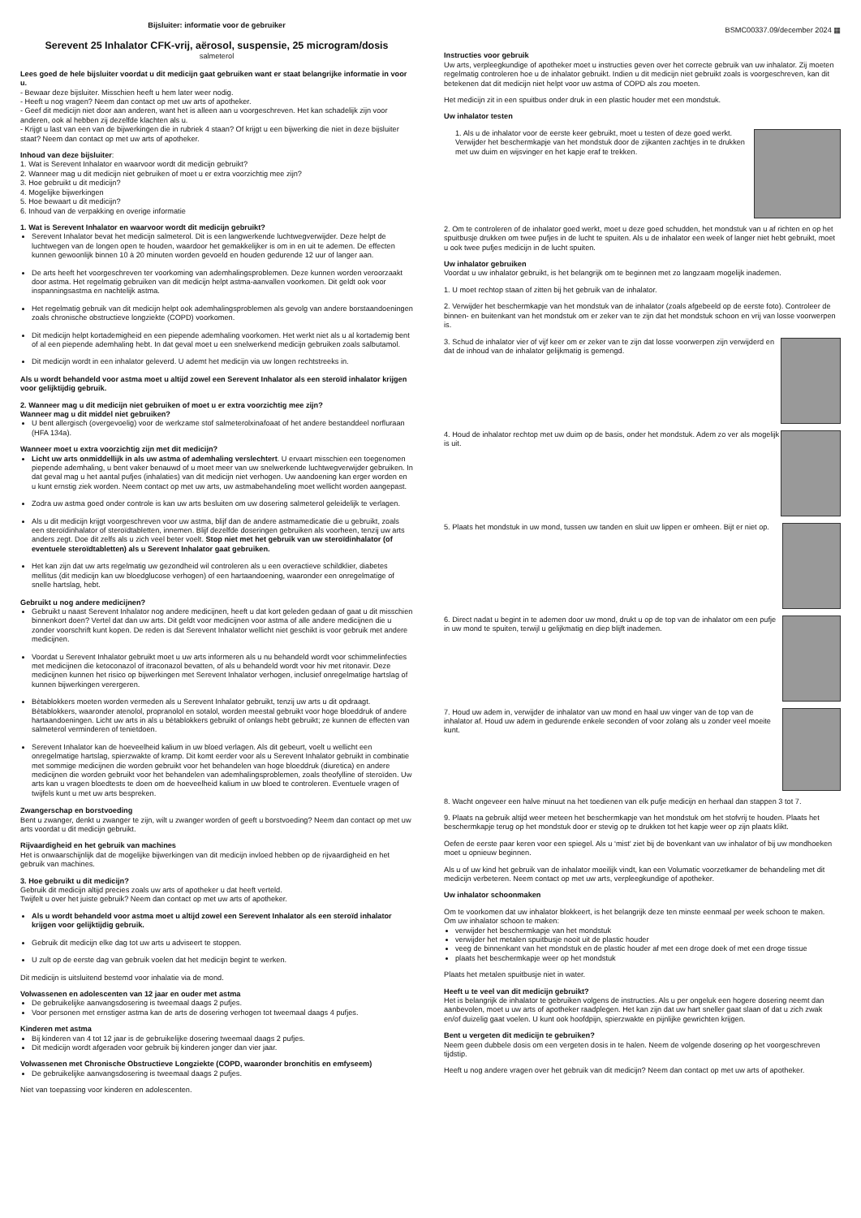Bijsluiter: informatie voor de gebruiker
Serevent 25 Inhalator CFK-vrij, aërosol, suspensie, 25 microgram/dosis
salmeterol
Lees goed de hele bijsluiter voordat u dit medicijn gaat gebruiken want er staat belangrijke informatie in voor u.
- Bewaar deze bijsluiter. Misschien heeft u hem later weer nodig.
- Heeft u nog vragen? Neem dan contact op met uw arts of apotheker.
- Geef dit medicijn niet door aan anderen, want het is alleen aan u voorgeschreven. Het kan schadelijk zijn voor anderen, ook al hebben zij dezelfde klachten als u.
- Krijgt u last van een van de bijwerkingen die in rubriek 4 staan? Of krijgt u een bijwerking die niet in deze bijsluiter staat? Neem dan contact op met uw arts of apotheker.
Inhoud van deze bijsluiter:
1. Wat is Serevent Inhalator en waarvoor wordt dit medicijn gebruikt?
2. Wanneer mag u dit medicijn niet gebruiken of moet u er extra voorzichtig mee zijn?
3. Hoe gebruikt u dit medicijn?
4. Mogelijke bijwerkingen
5. Hoe bewaart u dit medicijn?
6. Inhoud van de verpakking en overige informatie
1. Wat is Serevent Inhalator en waarvoor wordt dit medicijn gebruikt?
Serevent Inhalator bevat het medicijn salmeterol. Dit is een langwerkende luchtwegverwijder. Deze helpt de luchtwegen van de longen open te houden, waardoor het gemakkelijker is om in en uit te ademen. De effecten kunnen gewoonlijk binnen 10 à 20 minuten worden gevoeld en houden gedurende 12 uur of langer aan.
De arts heeft het voorgeschreven ter voorkoming van ademhalingsproblemen. Deze kunnen worden veroorzaakt door astma. Het regelmatig gebruiken van dit medicijn helpt astma-aanvallen voorkomen. Dit geldt ook voor inspanningsastma en nachtelijk astma.
Het regelmatig gebruik van dit medicijn helpt ook ademhalingsproblemen als gevolg van andere borstaandoeningen zoals chronische obstructieve longziekte (COPD) voorkomen.
Dit medicijn helpt kortademigheid en een piepende ademhaling voorkomen. Het werkt niet als u al kortademig bent of al een piepende ademhaling hebt. In dat geval moet u een snelwerkend medicijn gebruiken zoals salbutamol.
Dit medicijn wordt in een inhalator geleverd. U ademt het medicijn via uw longen rechtstreeks in.
Als u wordt behandeld voor astma moet u altijd zowel een Serevent Inhalator als een steroïd inhalator krijgen voor gelijktijdig gebruik.
2. Wanneer mag u dit medicijn niet gebruiken of moet u er extra voorzichtig mee zijn?
Wanneer mag u dit middel niet gebruiken?
U bent allergisch (overgevoelig) voor de werkzame stof salmeterolxinafoaat of het andere bestanddeel norfluraan (HFA 134a).
Wanneer moet u extra voorzichtig zijn met dit medicijn?
Licht uw arts onmiddellijk in als uw astma of ademhaling verslechtert. U ervaart misschien een toegenomen piepende ademhaling, u bent vaker benauwd of u moet meer van uw snelwerkende luchtwegverwijder gebruiken. In dat geval mag u het aantal pufjes (inhalaties) van dit medicijn niet verhogen. Uw aandoening kan erger worden en u kunt ernstig ziek worden. Neem contact op met uw arts, uw astmabehandeling moet wellicht worden aangepast.
Zodra uw astma goed onder controle is kan uw arts besluiten om uw dosering salmeterol geleidelijk te verlagen.
Als u dit medicijn krijgt voorgeschreven voor uw astma, blijf dan de andere astmamedicatie die u gebruikt, zoals een steroïdinhalator of steroïdtabletten, innemen. Blijf dezelfde doseringen gebruiken als voorheen, tenzij uw arts anders zegt. Doe dit zelfs als u zich veel beter voelt. Stop niet met het gebruik van uw steroïdinhalator (of eventuele steroïdtabletten) als u Serevent Inhalator gaat gebruiken.
Het kan zijn dat uw arts regelmatig uw gezondheid wil controleren als u een overactieve schildklier, diabetes mellitus (dit medicijn kan uw bloedglucose verhogen) of een hartaandoening, waaronder een onregelmatige of snelle hartslag, hebt.
Gebruikt u nog andere medicijnen?
Gebruikt u naast Serevent Inhalator nog andere medicijnen, heeft u dat kort geleden gedaan of gaat u dit misschien binnenkort doen? Vertel dat dan uw arts. Dit geldt voor medicijnen voor astma of alle andere medicijnen die u zonder voorschrift kunt kopen. De reden is dat Serevent Inhalator wellicht niet geschikt is voor gebruik met andere medicijnen.
Voordat u Serevent Inhalator gebruikt moet u uw arts informeren als u nu behandeld wordt voor schimmelinfecties met medicijnen die ketoconazol of itraconazol bevatten, of als u behandeld wordt voor hiv met ritonavir. Deze medicijnen kunnen het risico op bijwerkingen met Serevent Inhalator verhogen, inclusief onregelmatige hartslag of kunnen bijwerkingen verergeren.
Bètablokkers moeten worden vermeden als u Serevent Inhalator gebruikt, tenzij uw arts u dit opdraagt. Bètablokkers, waaronder atenolol, propranolol en sotalol, worden meestal gebruikt voor hoge bloeddruk of andere hartaandoeningen. Licht uw arts in als u bètablokkers gebruikt of onlangs hebt gebruikt; ze kunnen de effecten van salmeterol verminderen of tenietdoen.
Serevent Inhalator kan de hoeveelheid kalium in uw bloed verlagen. Als dit gebeurt, voelt u wellicht een onregelmatige hartslag, spierzwakte of kramp. Dit komt eerder voor als u Serevent Inhalator gebruikt in combinatie met sommige medicijnen die worden gebruikt voor het behandelen van hoge bloeddruk (diuretica) en andere medicijnen die worden gebruikt voor het behandelen van ademhalingsproblemen, zoals theofylline of steroïden. Uw arts kan u vragen bloedtests te doen om de hoeveelheid kalium in uw bloed te controleren. Eventuele vragen of twijfels kunt u met uw arts bespreken.
Zwangerschap en borstvoeding
Bent u zwanger, denkt u zwanger te zijn, wilt u zwanger worden of geeft u borstvoeding? Neem dan contact op met uw arts voordat u dit medicijn gebruikt.
Rijvaardigheid en het gebruik van machines
Het is onwaarschijnlijk dat de mogelijke bijwerkingen van dit medicijn invloed hebben op de rijvaardigheid en het gebruik van machines.
3. Hoe gebruikt u dit medicijn?
Gebruik dit medicijn altijd precies zoals uw arts of apotheker u dat heeft verteld.
Twijfelt u over het juiste gebruik? Neem dan contact op met uw arts of apotheker.
Als u wordt behandeld voor astma moet u altijd zowel een Serevent Inhalator als een steroïd inhalator krijgen voor gelijktijdig gebruik.
Gebruik dit medicijn elke dag tot uw arts u adviseert te stoppen.
U zult op de eerste dag van gebruik voelen dat het medicijn begint te werken.
Dit medicijn is uitsluitend bestemd voor inhalatie via de mond.
Volwassenen en adolescenten van 12 jaar en ouder met astma
De gebruikelijke aanvangsdosering is tweemaal daags 2 pufjes.
Voor personen met ernstiger astma kan de arts de dosering verhogen tot tweemaal daags 4 pufjes.
Kinderen met astma
Bij kinderen van 4 tot 12 jaar is de gebruikelijke dosering tweemaal daags 2 pufjes.
Dit medicijn wordt afgeraden voor gebruik bij kinderen jonger dan vier jaar.
Volwassenen met Chronische Obstructieve Longziekte (COPD, waaronder bronchitis en emfyseem)
De gebruikelijke aanvangsdosering is tweemaal daags 2 pufjes.
Niet van toepassing voor kinderen en adolescenten.
BSMC00337.09/december 2024 ▦
Instructies voor gebruik
Uw arts, verpleegkundige of apotheker moet u instructies geven over het correcte gebruik van uw inhalator. Zij moeten regelmatig controleren hoe u de inhalator gebruikt. Indien u dit medicijn niet gebruikt zoals is voorgeschreven, kan dit betekenen dat dit medicijn niet helpt voor uw astma of COPD als zou moeten.
Het medicijn zit in een spuitbus onder druk in een plastic houder met een mondstuk.
Uw inhalator testen
1. Als u de inhalator voor de eerste keer gebruikt, moet u testen of deze goed werkt. Verwijder het beschermkapje van het mondstuk door de zijkanten zachtjes in te drukken met uw duim en wijsvinger en het kapje eraf te trekken.
2. Om te controleren of de inhalator goed werkt, moet u deze goed schudden, het mondstuk van u af richten en op het spuitbusje drukken om twee pufjes in de lucht te spuiten. Als u de inhalator een week of langer niet hebt gebruikt, moet u ook twee pufjes medicijn in de lucht spuiten.
Uw inhalator gebruiken
Voordat u uw inhalator gebruikt, is het belangrijk om te beginnen met zo langzaam mogelijk inademen.
1. U moet rechtop staan of zitten bij het gebruik van de inhalator.
2. Verwijder het beschermkapje van het mondstuk van de inhalator (zoals afgebeeld op de eerste foto). Controleer de binnen- en buitenkant van het mondstuk om er zeker van te zijn dat het mondstuk schoon en vrij van losse voorwerpen is.
3. Schud de inhalator vier of vijf keer om er zeker van te zijn dat losse voorwerpen zijn verwijderd en dat de inhoud van de inhalator gelijkmatig is gemengd.
4. Houd de inhalator rechtop met uw duim op de basis, onder het mondstuk. Adem zo ver als mogelijk is uit.
5. Plaats het mondstuk in uw mond, tussen uw tanden en sluit uw lippen er omheen. Bijt er niet op.
6. Direct nadat u begint in te ademen door uw mond, drukt u op de top van de inhalator om een pufje in uw mond te spuiten, terwijl u gelijkmatig en diep blijft inademen.
7. Houd uw adem in, verwijder de inhalator van uw mond en haal uw vinger van de top van de inhalator af. Houd uw adem in gedurende enkele seconden of voor zolang als u zonder veel moeite kunt.
8. Wacht ongeveer een halve minuut na het toedienen van elk pufje medicijn en herhaal dan stappen 3 tot 7.
9. Plaats na gebruik altijd weer meteen het beschermkapje van het mondstuk om het stofvrij te houden. Plaats het beschermkapje terug op het mondstuk door er stevig op te drukken tot het kapje weer op zijn plaats klikt.
Oefen de eerste paar keren voor een spiegel. Als u ‘mist’ ziet bij de bovenkant van uw inhalator of bij uw mondhoeken moet u opnieuw beginnen.
Als u of uw kind het gebruik van de inhalator moeilijk vindt, kan een Volumatic voorzetkamer de behandeling met dit medicijn verbeteren. Neem contact op met uw arts, verpleegkundige of apotheker.
Uw inhalator schoonmaken
Om te voorkomen dat uw inhalator blokkeert, is het belangrijk deze ten minste eenmaal per week schoon te maken.
Om uw inhalator schoon te maken:
verwijder het beschermkapje van het mondstuk
verwijder het metalen spuitbusje nooit uit de plastic houder
veeg de binnenkant van het mondstuk en de plastic houder af met een droge doek of met een droge tissue
plaats het beschermkapje weer op het mondstuk
Plaats het metalen spuitbusje niet in water.
Heeft u te veel van dit medicijn gebruikt?
Het is belangrijk de inhalator te gebruiken volgens de instructies. Als u per ongeluk een hogere dosering neemt dan aanbevolen, moet u uw arts of apotheker raadplegen. Het kan zijn dat uw hart sneller gaat slaan of dat u zich zwak en/of duizelig gaat voelen. U kunt ook hoofdpijn, spierzwakte en pijnlijke gewrichten krijgen.
Bent u vergeten dit medicijn te gebruiken?
Neem geen dubbele dosis om een vergeten dosis in te halen. Neem de volgende dosering op het voorgeschreven tijdstip.
Heeft u nog andere vragen over het gebruik van dit medicijn? Neem dan contact op met uw arts of apotheker.